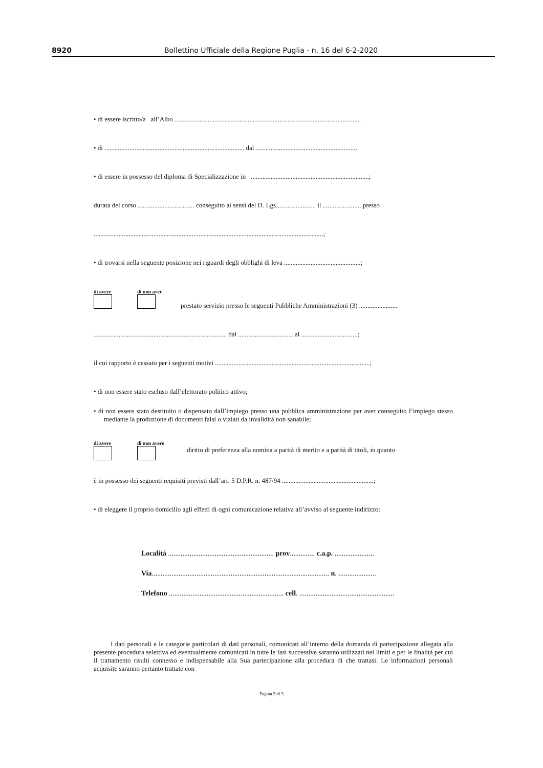8920 Bollettino Ufficiale della Regione Puglia - n. 16 del 6-2-2020
• di essere iscritto/a all’Albo ................................................................................................................
• di .................................................................................... dal .............................................................
• di essere in possesso del diploma di Specializzazione in .......................................................................;
durata del corso .................................. conseguito ai sensi del D. Lgs........................ il ....................... presso
..........................................................................................................................................;
• di trovarsi nella seguente posizione nei riguardi degli obblighi di leva ..............................................;
di avere
di non aver
prestato servizio presso le seguenti Pubbliche Amministrazioni (3) .......................
................................................................................ dal ................................. al ..................................;
il cui rapporto è cessato per i seguenti motivi .............................................................................................;
• di non essere stato escluso dall’elettorato politico attivo;
• di non essere stato destituito o dispensato dall’impiego presso una pubblica amministrazione per aver conseguito l’impiego stesso mediante la produzione di documenti falsi o viziati da invalidità non sanabile;
di avere
di non avere
diritto di preferenza alla nomina a parità di merito e a parità di titoli, in quanto
è in possesso dei seguenti requisiti previsti dall’art. 5 D.P.R. n. 487/94 .......................................................;
• di eleggere il proprio domicilio agli effetti di ogni comunicazione relativa all’avviso al seguente indirizzo:
Località ........................................................... prov.............. c.a.p. ......................
Via................................................................................................... n. .....................
Telefono ................................................................ cell. .....................................................
I dati personali e le categorie particolari di dati personali, comunicati all’interno della domanda di partecipazione allegata alla presente procedura selettiva ed eventualmente comunicati in tutte le fasi successive saranno utilizzati nei limiti e per le finalità per cui il trattamento risulti connesso e indispensabile alla Sua partecipazione alla procedura di che trattasi. Le informazioni personali acquisite saranno pertanto trattate con
Pagina 2 di 3